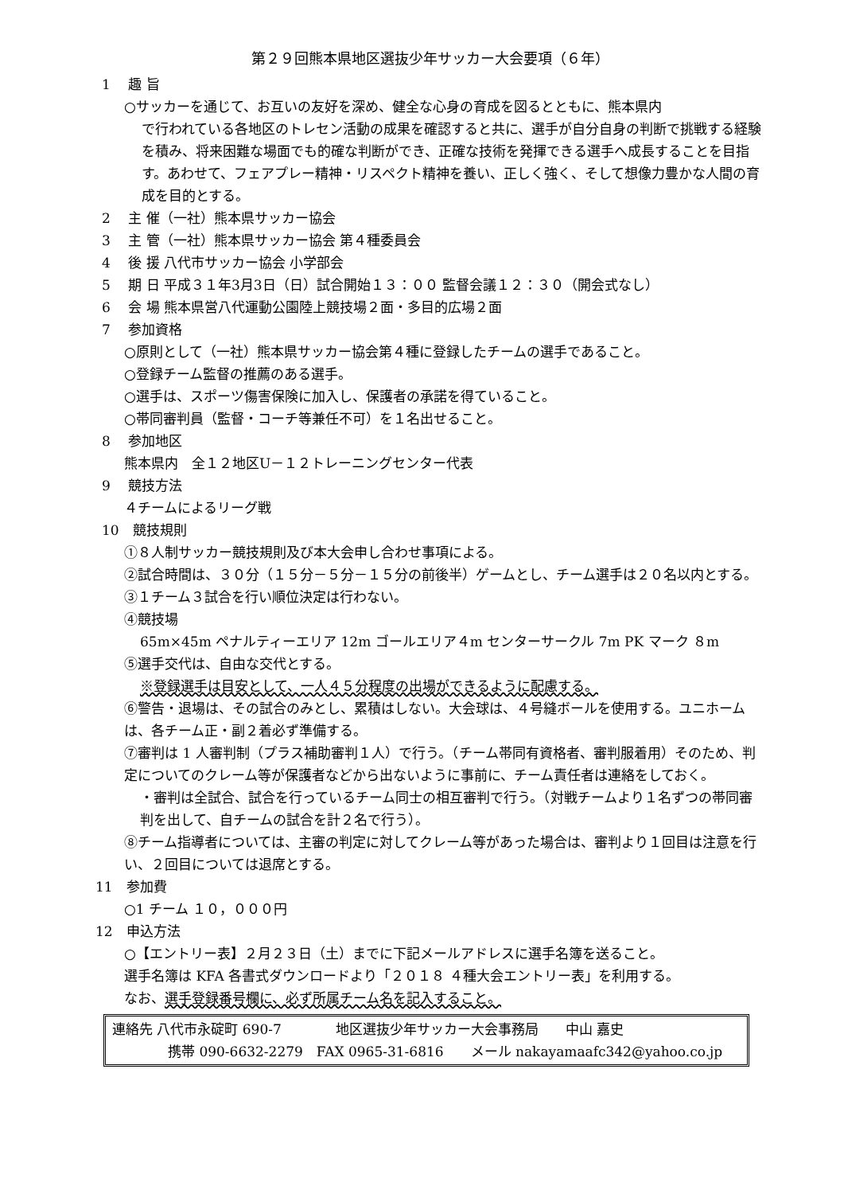第２９回熊本県地区選抜少年サッカー大会要項（６年）
1　 趣 旨
○サッカーを通じて、お互いの友好を深め、健全な心身の育成を図るとともに、熊本県内
で行われている各地区のトレセン活動の成果を確認すると共に、選手が自分自身の判断で挑戦する経験を積み、将来困難な場面でも的確な判断ができ、正確な技術を発揮できる選手へ成長することを目指す。あわせて、フェアプレー精神・リスペクト精神を養い、正しく強く、そして想像力豊かな人間の育成を目的とする。
2　 主 催（一社）熊本県サッカー協会
3　 主 管（一社）熊本県サッカー協会 第４種委員会
4　 後 援 八代市サッカー協会 小学部会
5　 期 日 平成３１年3月3日（日）試合開始１３：００ 監督会議１２：３０（開会式なし）
6　 会 場 熊本県営八代運動公園陸上競技場２面・多目的広場２面
7　 参加資格
○原則として（一社）熊本県サッカー協会第４種に登録したチームの選手であること。
○登録チーム監督の推薦のある選手。
○選手は、スポーツ傷害保険に加入し、保護者の承諾を得ていること。
○帯同審判員（監督・コーチ等兼任不可）を１名出せること。
8　 参加地区
熊本県内　全１２地区U－１２トレーニングセンター代表
9　 競技方法
４チームによるリーグ戦
10　競技規則
①８人制サッカー競技規則及び本大会申し合わせ事項による。
②試合時間は、３０分（１５分－５分－１５分の前後半）ゲームとし、チーム選手は２０名以内とする。
③１チーム３試合を行い順位決定は行わない。
④競技場
65m×45m ペナルティーエリア 12m ゴールエリア４m センターサークル 7m PK マーク ８m
⑤選手交代は、自由な交代とする。
※登録選手は目安として、一人４５分程度の出場ができるように配慮する。
⑥警告・退場は、その試合のみとし、累積はしない。大会球は、４号縫ボールを使用する。ユニホームは、各チーム正・副２着必ず準備する。
⑦審判は 1 人審判制（プラス補助審判１人）で行う。（チーム帯同有資格者、審判服着用）そのため、判定についてのクレーム等が保護者などから出ないように事前に、チーム責任者は連絡をしておく。
・審判は全試合、試合を行っているチーム同士の相互審判で行う。（対戦チームより１名ずつの帯同審判を出して、自チームの試合を計２名で行う）。
⑧チーム指導者については、主審の判定に対してクレーム等があった場合は、審判より１回目は注意を行い、２回目については退席とする。
11　参加費
○1 チーム １０，０００円
12　申込方法
○【エントリー表】２月２３日（土）までに下記メールアドレスに選手名簿を送ること。
選手名簿は KFA 各書式ダウンロードより「２０１８ ４種大会エントリー表」を利用する。
なお、選手登録番号欄に、必ず所属チーム名を記入すること。
連絡先 八代市永碇町 690-7　　　　地区選抜少年サッカー大会事務局　　中山 嘉史
携帯 090-6632-2279　FAX 0965-31-6816　　メール nakayamaafc342@yahoo.co.jp